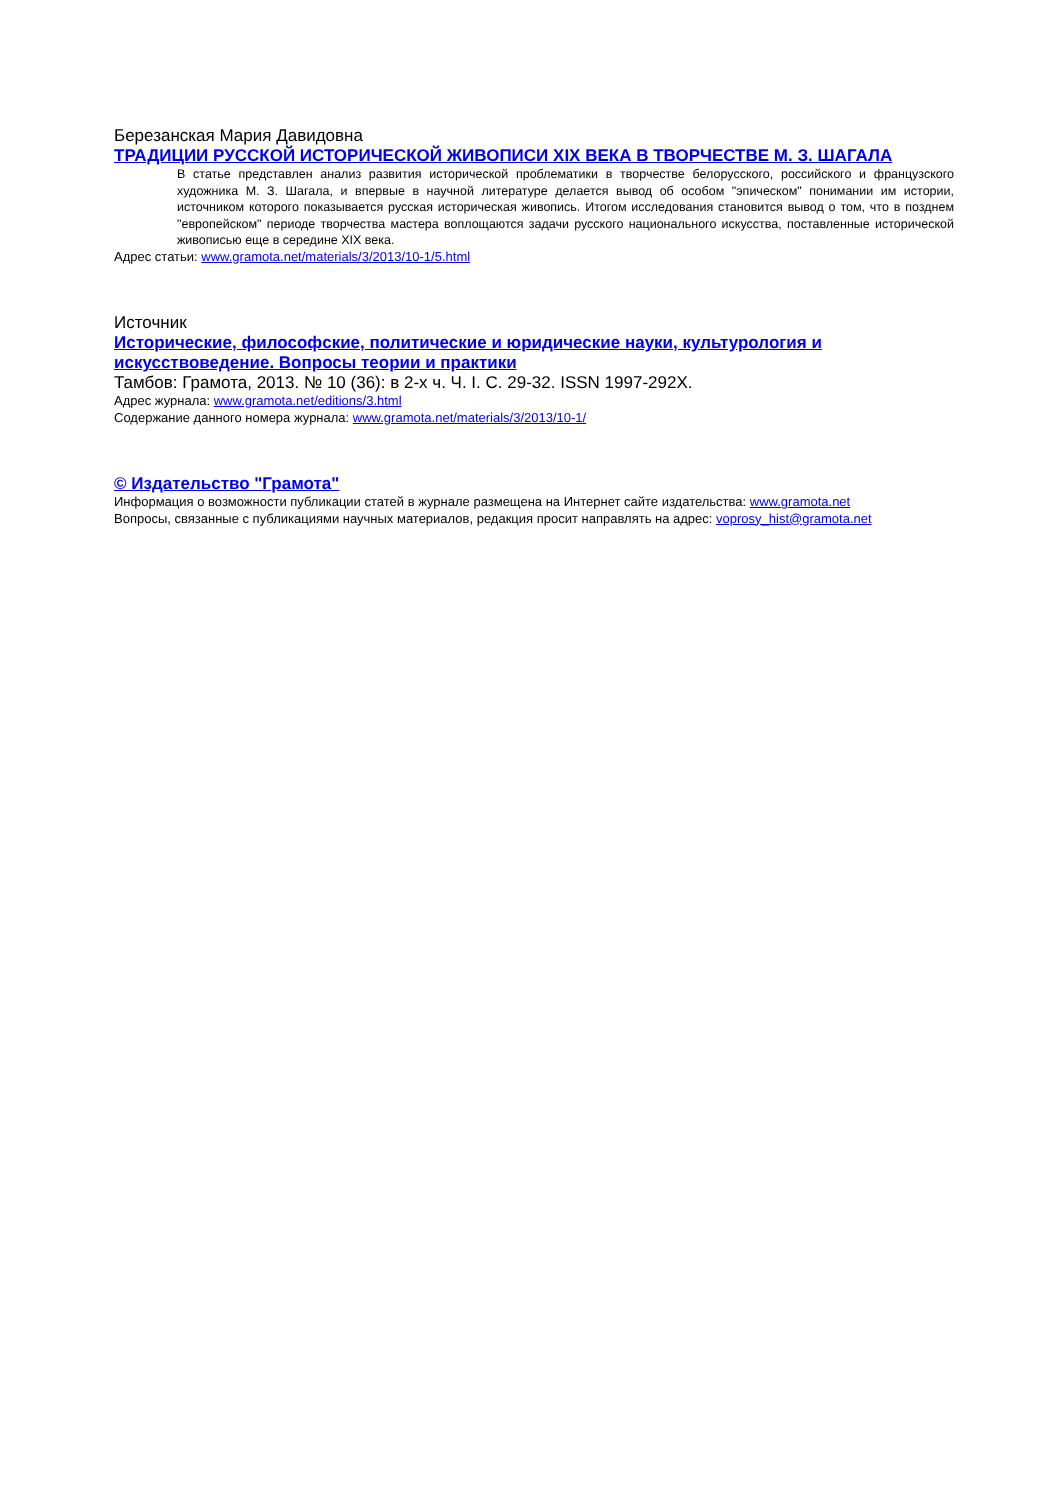Березанская Мария Давидовна
ТРАДИЦИИ РУССКОЙ ИСТОРИЧЕСКОЙ ЖИВОПИСИ XIX ВЕКА В ТВОРЧЕСТВЕ М. З. ШАГАЛА
В статье представлен анализ развития исторической проблематики в творчестве белорусского, российского и французского художника М. З. Шагала, и впервые в научной литературе делается вывод об особом "эпическом" понимании им истории, источником которого показывается русская историческая живопись. Итогом исследования становится вывод о том, что в позднем "европейском" периоде творчества мастера воплощаются задачи русского национального искусства, поставленные исторической живописью еще в середине XIX века.
Адрес статьи: www.gramota.net/materials/3/2013/10-1/5.html
Источник
Исторические, философские, политические и юридические науки, культурология и искусствоведение. Вопросы теории и практики
Тамбов: Грамота, 2013. № 10 (36): в 2-х ч. Ч. I. C. 29-32. ISSN 1997-292X.
Адрес журнала: www.gramota.net/editions/3.html
Содержание данного номера журнала: www.gramota.net/materials/3/2013/10-1/
© Издательство "Грамота"
Информация о возможности публикации статей в журнале размещена на Интернет сайте издательства: www.gramota.net
Вопросы, связанные с публикациями научных материалов, редакция просит направлять на адрес: voprosy_hist@gramota.net